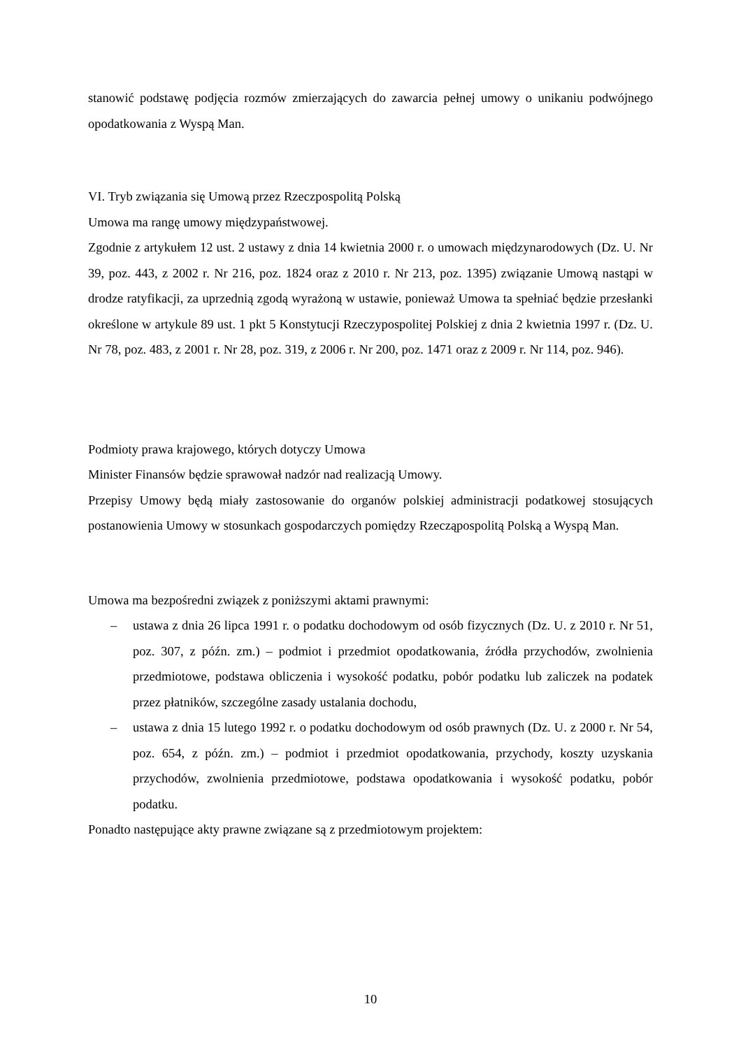stanowić podstawę podjęcia rozmów zmierzających do zawarcia pełnej umowy o unikaniu podwójnego opodatkowania z Wyspą Man.
VI. Tryb związania się Umową przez Rzeczpospolitą Polską
Umowa ma rangę umowy międzypaństwowej.
Zgodnie z artykułem 12 ust. 2 ustawy z dnia 14 kwietnia 2000 r. o umowach międzynarodowych (Dz. U. Nr 39, poz. 443, z 2002 r. Nr 216, poz. 1824 oraz z 2010 r. Nr 213, poz. 1395) związanie Umową nastąpi w drodze ratyfikacji, za uprzednią zgodą wyrażoną w ustawie, ponieważ Umowa ta spełniać będzie przesłanki określone w artykule 89 ust. 1 pkt 5 Konstytucji Rzeczypospolitej Polskiej z dnia 2 kwietnia 1997 r. (Dz. U. Nr 78, poz. 483, z 2001 r. Nr 28, poz. 319, z 2006 r. Nr 200, poz. 1471 oraz z 2009 r. Nr 114, poz. 946).
Podmioty prawa krajowego, których dotyczy Umowa
Minister Finansów będzie sprawował nadzór nad realizacją Umowy.
Przepisy Umowy będą miały zastosowanie do organów polskiej administracji podatkowej stosujących postanowienia Umowy w stosunkach gospodarczych pomiędzy Rzecząpospolitą Polską a Wyspą Man.
Umowa ma bezpośredni związek z poniższymi aktami prawnymi:
– ustawa z dnia 26 lipca 1991 r. o podatku dochodowym od osób fizycznych (Dz. U. z 2010 r. Nr 51, poz. 307, z późn. zm.) – podmiot i przedmiot opodatkowania, źródła przychodów, zwolnienia przedmiotowe, podstawa obliczenia i wysokość podatku, pobór podatku lub zaliczek na podatek przez płatników, szczególne zasady ustalania dochodu,
– ustawa z dnia 15 lutego 1992 r. o podatku dochodowym od osób prawnych (Dz. U. z 2000 r. Nr 54, poz. 654, z późn. zm.) – podmiot i przedmiot opodatkowania, przychody, koszty uzyskania przychodów, zwolnienia przedmiotowe, podstawa opodatkowania i wysokość podatku, pobór podatku.
Ponadto następujące akty prawne związane są z przedmiotowym projektem:
10